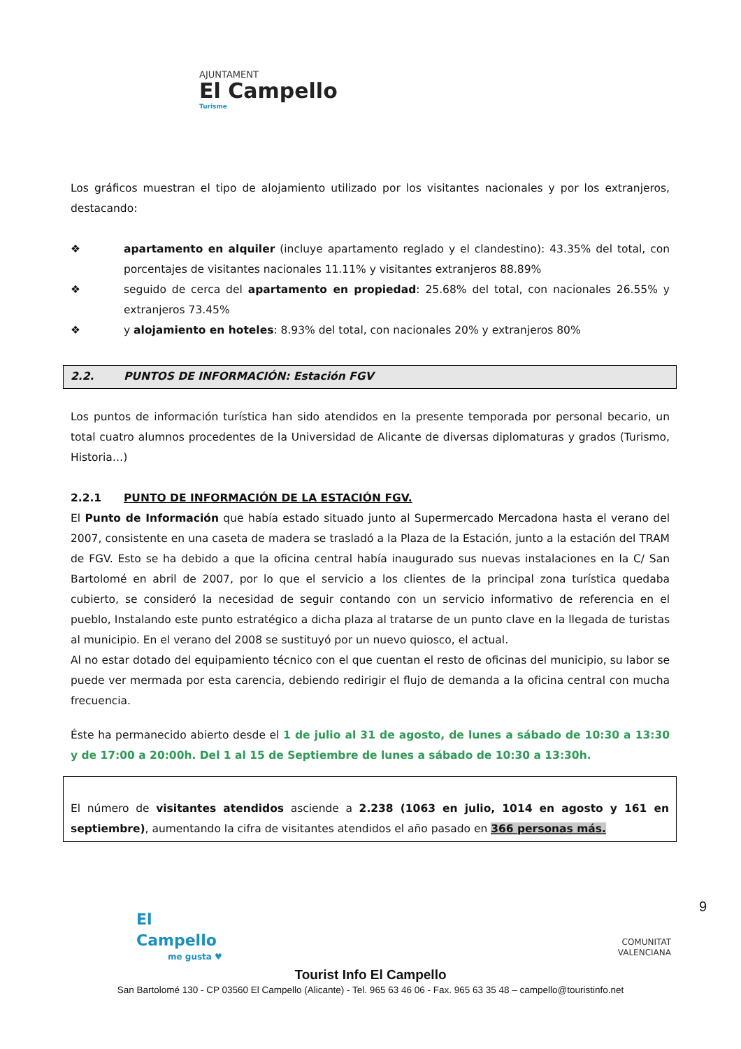AJUNTAMENT
El Campello
Turisme
Los gráficos muestran el tipo de alojamiento utilizado por los visitantes nacionales y por los extranjeros, destacando:
❖ apartamento en alquiler (incluye apartamento reglado y el clandestino): 43.35% del total, con porcentajes de visitantes nacionales 11.11% y visitantes extranjeros 88.89%
❖ seguido de cerca del apartamento en propiedad: 25.68% del total, con nacionales 26.55% y extranjeros 73.45%
❖ y alojamiento en hoteles: 8.93% del total, con nacionales 20% y extranjeros 80%
2.2. PUNTOS DE INFORMACIÓN: Estación FGV
Los puntos de información turística han sido atendidos en la presente temporada por personal becario, un total cuatro alumnos procedentes de la Universidad de Alicante de diversas diplomaturas y grados (Turismo, Historia…)
2.2.1 PUNTO DE INFORMACIÓN DE LA ESTACIÓN FGV.
El Punto de Información que había estado situado junto al Supermercado Mercadona hasta el verano del 2007, consistente en una caseta de madera se trasladó a la Plaza de la Estación, junto a la estación del TRAM de FGV. Esto se ha debido a que la oficina central había inaugurado sus nuevas instalaciones en la C/ San Bartolomé en abril de 2007, por lo que el servicio a los clientes de la principal zona turística quedaba cubierto, se consideró la necesidad de seguir contando con un servicio informativo de referencia en el pueblo, Instalando este punto estratégico a dicha plaza al tratarse de un punto clave en la llegada de turistas al municipio. En el verano del 2008 se sustituyó por un nuevo quiosco, el actual.
Al no estar dotado del equipamiento técnico con el que cuentan el resto de oficinas del municipio, su labor se puede ver mermada por esta carencia, debiendo redirigir el flujo de demanda a la oficina central con mucha frecuencia.
Éste ha permanecido abierto desde el 1 de julio al 31 de agosto, de lunes a sábado de 10:30 a 13:30 y de 17:00 a 20:00h. Del 1 al 15 de Septiembre de lunes a sábado de 10:30 a 13:30h.
El número de visitantes atendidos asciende a 2.238 (1063 en julio, 1014 en agosto y 161 en septiembre), aumentando la cifra de visitantes atendidos el año pasado en 366 personas más.
El Campello
me gusta ♥
COMUNITAT
VALENCIANA
9
Tourist Info El Campello
San Bartolomé 130 - CP 03560 El Campello (Alicante) - Tel. 965 63 46 06 - Fax. 965 63 35 48 – campello@touristinfo.net